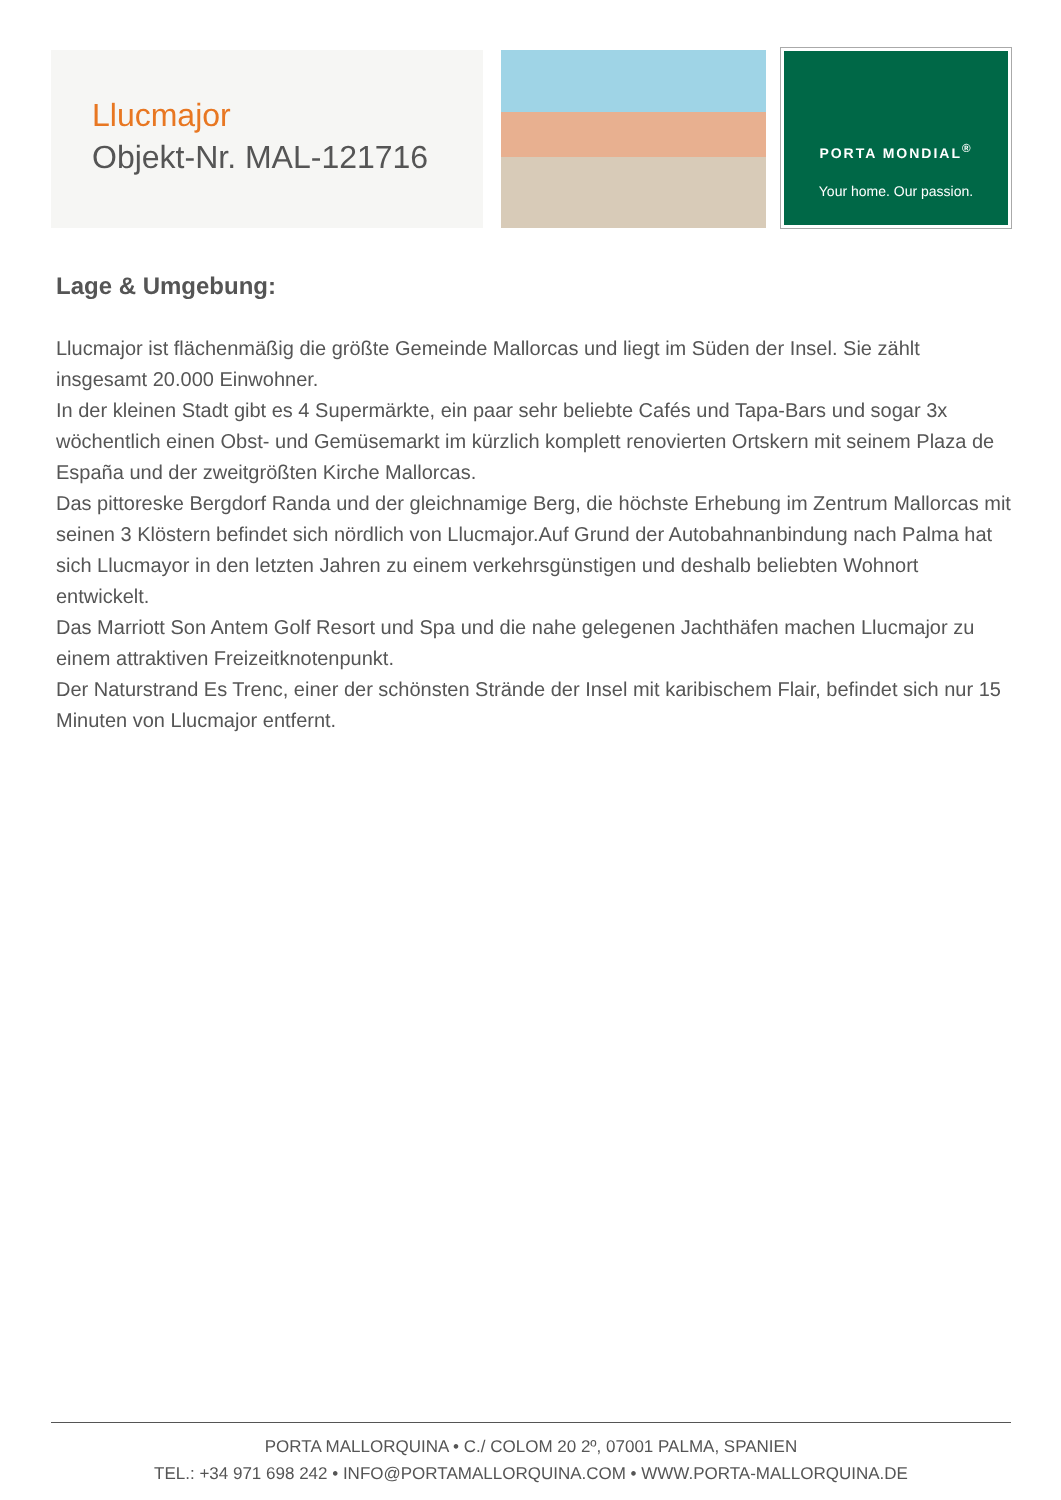Llucmajor
Objekt-Nr. MAL-121716
PORTA MONDIAL<sup>®</sup>
Your home. Our passion.
Lage & Umgebung:
Llucmajor ist flächenmäßig die größte Gemeinde Mallorcas und liegt im Süden der Insel. Sie zählt insgesamt 20.000 Einwohner.
In der kleinen Stadt gibt es 4 Supermärkte, ein paar sehr beliebte Cafés und Tapa-Bars und sogar 3x wöchentlich einen Obst- und Gemüsemarkt im kürzlich komplett renovierten Ortskern mit seinem Plaza de España und der zweitgrößten Kirche Mallorcas.
Das pittoreske Bergdorf Randa und der gleichnamige Berg, die höchste Erhebung im Zentrum Mallorcas mit seinen 3 Klöstern befindet sich nördlich von Llucmajor.Auf Grund der Autobahnanbindung nach Palma hat sich Llucmayor in den letzten Jahren zu einem verkehrsgünstigen und deshalb beliebten Wohnort entwickelt.
Das Marriott Son Antem Golf Resort und Spa und die nahe gelegenen Jachthäfen machen Llucmajor zu einem attraktiven Freizeitknotenpunkt.
Der Naturstrand Es Trenc, einer der schönsten Strände der Insel mit karibischem Flair, befindet sich nur 15 Minuten von Llucmajor entfernt.
PORTA MALLORQUINA • C./ COLOM 20 2º, 07001 PALMA, SPANIEN
TEL.: +34 971 698 242 • INFO@PORTAMALLORQUINA.COM • WWW.PORTA-MALLORQUINA.DE